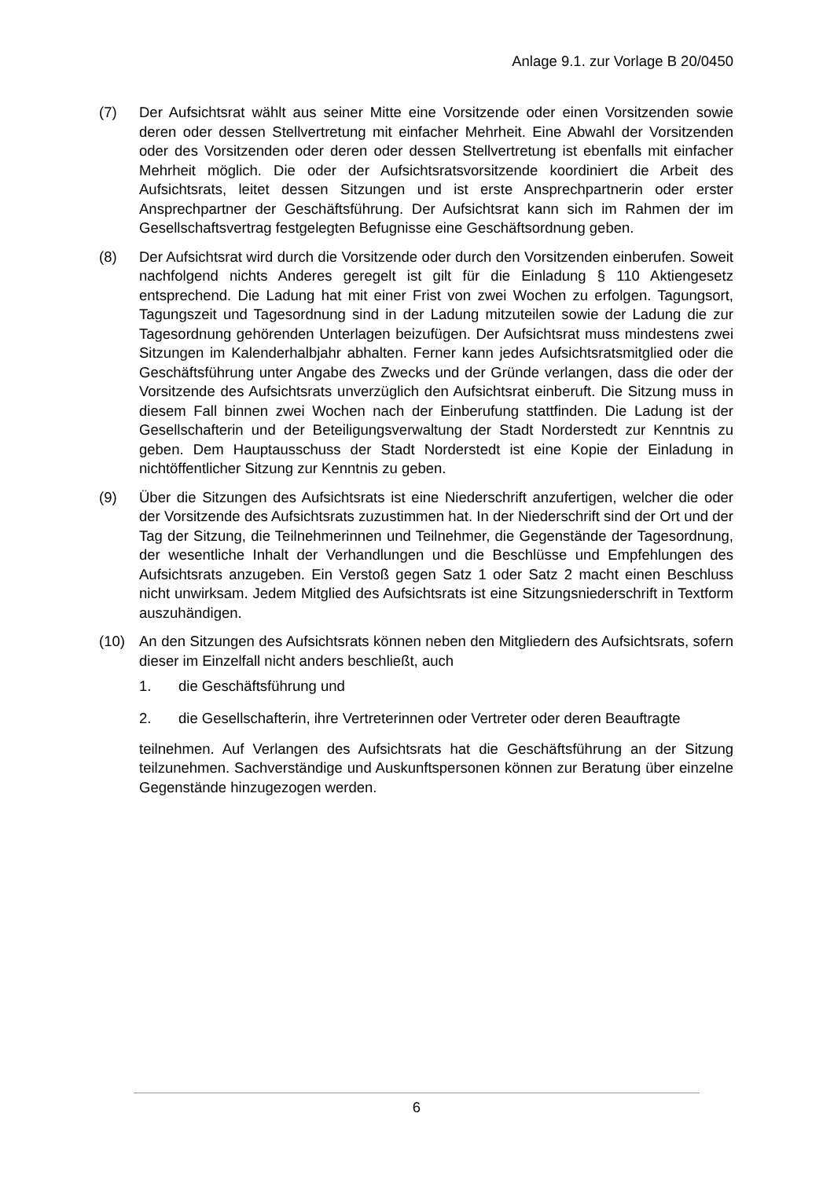Anlage 9.1. zur Vorlage B 20/0450
(7) Der Aufsichtsrat wählt aus seiner Mitte eine Vorsitzende oder einen Vorsitzenden sowie deren oder dessen Stellvertretung mit einfacher Mehrheit. Eine Abwahl der Vorsitzenden oder des Vorsitzenden oder deren oder dessen Stellvertretung ist ebenfalls mit einfacher Mehrheit möglich. Die oder der Aufsichtsratsvorsitzende koordiniert die Arbeit des Aufsichtsrats, leitet dessen Sitzungen und ist erste Ansprechpartnerin oder erster Ansprechpartner der Geschäftsführung. Der Aufsichtsrat kann sich im Rahmen der im Gesellschaftsvertrag festgelegten Befugnisse eine Geschäftsordnung geben.
(8) Der Aufsichtsrat wird durch die Vorsitzende oder durch den Vorsitzenden einberufen. Soweit nachfolgend nichts Anderes geregelt ist gilt für die Einladung § 110 Aktiengesetz entsprechend. Die Ladung hat mit einer Frist von zwei Wochen zu erfolgen. Tagungsort, Tagungszeit und Tagesordnung sind in der Ladung mitzuteilen sowie der Ladung die zur Tagesordnung gehörenden Unterlagen beizufügen. Der Aufsichtsrat muss mindestens zwei Sitzungen im Kalenderhalbjahr abhalten. Ferner kann jedes Aufsichtsratsmitglied oder die Geschäftsführung unter Angabe des Zwecks und der Gründe verlangen, dass die oder der Vorsitzende des Aufsichtsrats unverzüglich den Aufsichtsrat einberuft. Die Sitzung muss in diesem Fall binnen zwei Wochen nach der Einberufung stattfinden. Die Ladung ist der Gesellschafterin und der Beteiligungsverwaltung der Stadt Norderstedt zur Kenntnis zu geben. Dem Hauptausschuss der Stadt Norderstedt ist eine Kopie der Einladung in nichtöffentlicher Sitzung zur Kenntnis zu geben.
(9) Über die Sitzungen des Aufsichtsrats ist eine Niederschrift anzufertigen, welcher die oder der Vorsitzende des Aufsichtsrats zuzustimmen hat. In der Niederschrift sind der Ort und der Tag der Sitzung, die Teilnehmerinnen und Teilnehmer, die Gegenstände der Tagesordnung, der wesentliche Inhalt der Verhandlungen und die Beschlüsse und Empfehlungen des Aufsichtsrats anzugeben. Ein Verstoß gegen Satz 1 oder Satz 2 macht einen Beschluss nicht unwirksam. Jedem Mitglied des Aufsichtsrats ist eine Sitzungsniederschrift in Textform auszuhändigen.
(10) An den Sitzungen des Aufsichtsrats können neben den Mitgliedern des Aufsichtsrats, sofern dieser im Einzelfall nicht anders beschließt, auch
1. die Geschäftsführung und
2. die Gesellschafterin, ihre Vertreterinnen oder Vertreter oder deren Beauftragte
teilnehmen. Auf Verlangen des Aufsichtsrats hat die Geschäftsführung an der Sitzung teilzunehmen. Sachverständige und Auskunftspersonen können zur Beratung über einzelne Gegenstände hinzugezogen werden.
6